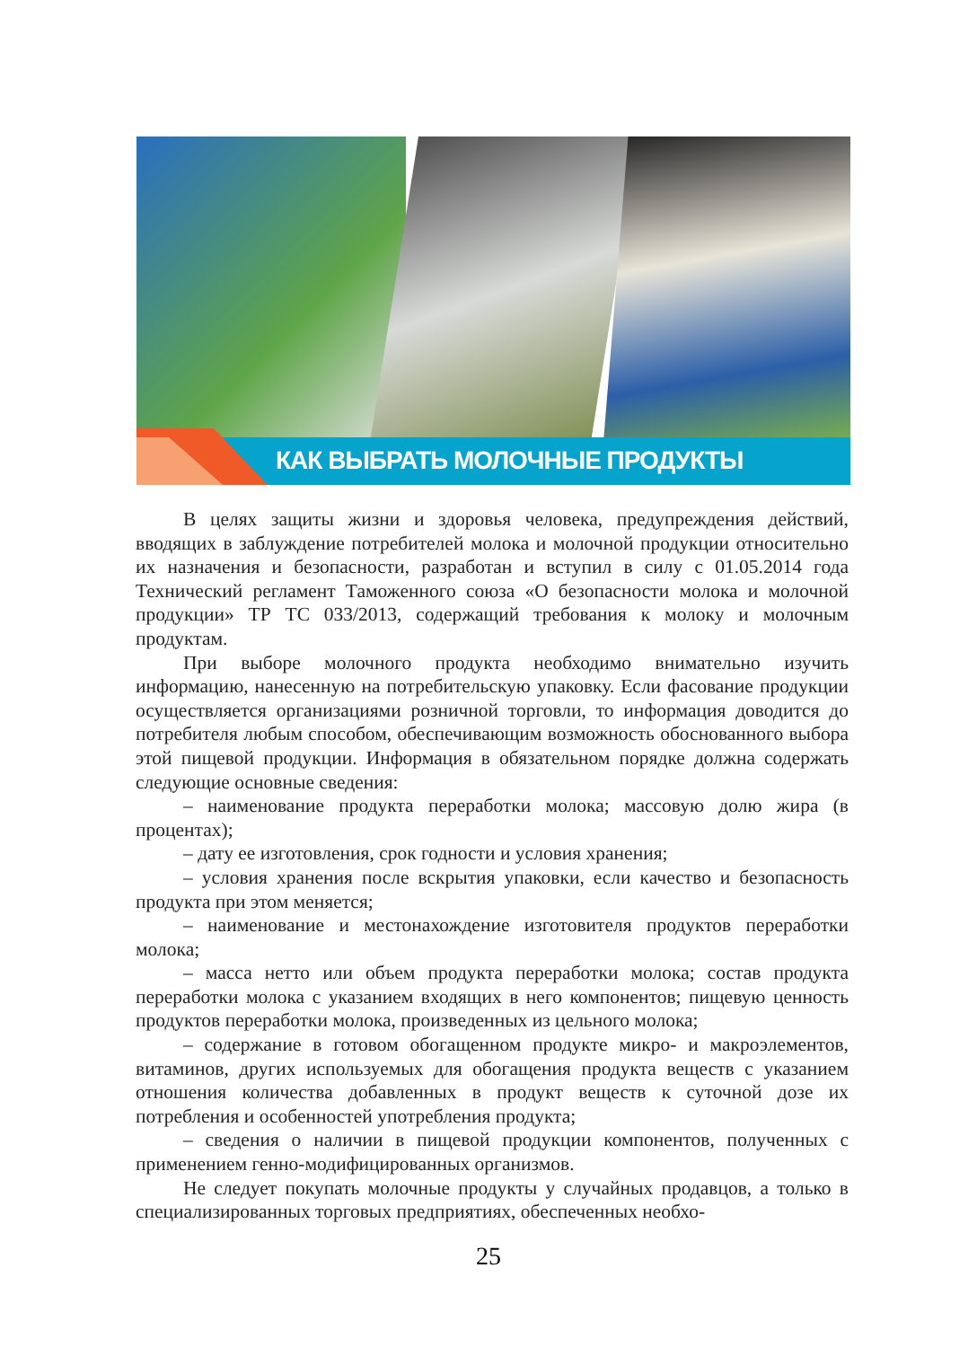КАК ВЫБРАТЬ МОЛОЧНЫЕ ПРОДУКТЫ
В целях защиты жизни и здоровья человека, предупреждения действий, вводящих в заблуждение потребителей молока и молочной продукции относительно их назначения и безопасности, разработан и вступил в силу с 01.05.2014 года Технический регламент Таможенного союза «О безопасности молока и молочной продукции» ТР ТС 033/2013, содержащий требования к молоку и молочным продуктам.
При выборе молочного продукта необходимо внимательно изучить информацию, нанесенную на потребительскую упаковку. Если фасование продукции осуществляется организациями розничной торговли, то информация доводится до потребителя любым способом, обеспечивающим возможность обоснованного выбора этой пищевой продукции. Информация в обязательном порядке должна содержать следующие основные сведения:
– наименование продукта переработки молока; массовую долю жира (в процентах);
– дату ее изготовления, срок годности и условия хранения;
– условия хранения после вскрытия упаковки, если качество и безопасность продукта при этом меняется;
– наименование и местонахождение изготовителя продуктов переработки молока;
– масса нетто или объем продукта переработки молока; состав продукта переработки молока с указанием входящих в него компонентов; пищевую ценность продуктов переработки молока, произведенных из цельного молока;
– содержание в готовом обогащенном продукте микро- и макроэлементов, витаминов, других используемых для обогащения продукта веществ с указанием отношения количества добавленных в продукт веществ к суточной дозе их потребления и особенностей употребления продукта;
– сведения о наличии в пищевой продукции компонентов, полученных с применением генно-модифицированных организмов.
Не следует покупать молочные продукты у случайных продавцов, а только в специализированных торговых предприятиях, обеспеченных необхо-
25